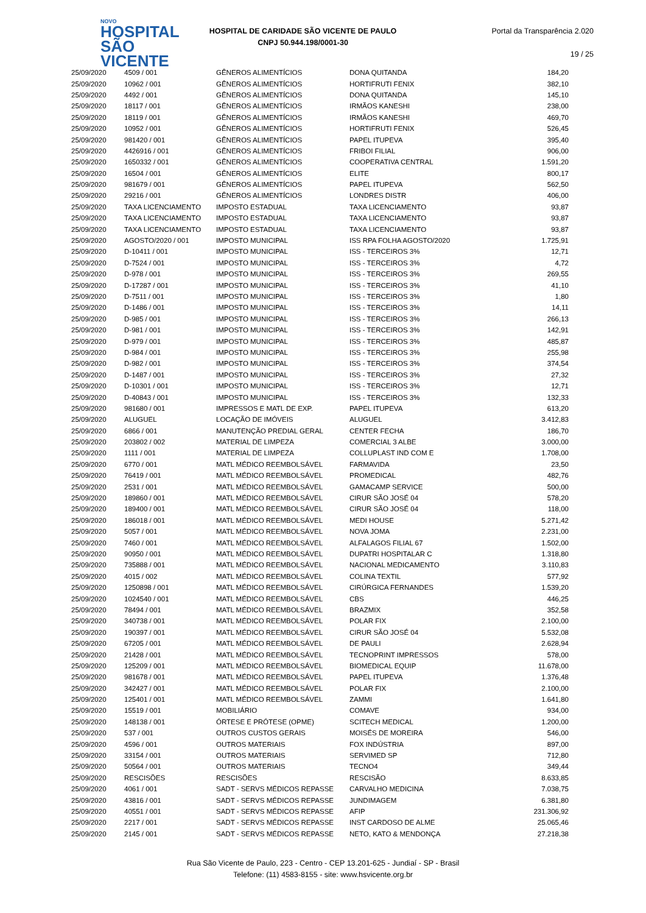NOVO
HOSPITAL
SÃO VICENTE
HOSPITAL DE CARIDADE SÃO VICENTE DE PAULO
CNPJ 50.944.198/0001-30
Portal da Transparência 2.020
19 / 25
| 25/09/2020 | 4509 / 001 | GÊNEROS ALIMENTÍCIOS | DONA QUITANDA | 184,20 |
| 25/09/2020 | 10962 / 001 | GÊNEROS ALIMENTÍCIOS | HORTIFRUTI FENIX | 382,10 |
| 25/09/2020 | 4492 / 001 | GÊNEROS ALIMENTÍCIOS | DONA QUITANDA | 145,10 |
| 25/09/2020 | 18117 / 001 | GÊNEROS ALIMENTÍCIOS | IRMÃOS KANESHI | 238,00 |
| 25/09/2020 | 18119 / 001 | GÊNEROS ALIMENTÍCIOS | IRMÃOS KANESHI | 469,70 |
| 25/09/2020 | 10952 / 001 | GÊNEROS ALIMENTÍCIOS | HORTIFRUTI FENIX | 526,45 |
| 25/09/2020 | 981420 / 001 | GÊNEROS ALIMENTÍCIOS | PAPEL ITUPEVA | 395,40 |
| 25/09/2020 | 4426916 / 001 | GÊNEROS ALIMENTÍCIOS | FRIBOI FILIAL | 906,00 |
| 25/09/2020 | 1650332 / 001 | GÊNEROS ALIMENTÍCIOS | COOPERATIVA CENTRAL | 1.591,20 |
| 25/09/2020 | 16504 / 001 | GÊNEROS ALIMENTÍCIOS | ELITE | 800,17 |
| 25/09/2020 | 981679 / 001 | GÊNEROS ALIMENTÍCIOS | PAPEL ITUPEVA | 562,50 |
| 25/09/2020 | 29216 / 001 | GÊNEROS ALIMENTÍCIOS | LONDRES DISTR | 406,00 |
| 25/09/2020 | TAXA LICENCIAMENTO | IMPOSTO ESTADUAL | TAXA LICENCIAMENTO | 93,87 |
| 25/09/2020 | TAXA LICENCIAMENTO | IMPOSTO ESTADUAL | TAXA LICENCIAMENTO | 93,87 |
| 25/09/2020 | TAXA LICENCIAMENTO | IMPOSTO ESTADUAL | TAXA LICENCIAMENTO | 93,87 |
| 25/09/2020 | AGOSTO/2020 / 001 | IMPOSTO MUNICIPAL | ISS RPA FOLHA AGOSTO/2020 | 1.725,91 |
| 25/09/2020 | D-10411 / 001 | IMPOSTO MUNICIPAL | ISS - TERCEIROS 3% | 12,71 |
| 25/09/2020 | D-7524 / 001 | IMPOSTO MUNICIPAL | ISS - TERCEIROS 3% | 4,72 |
| 25/09/2020 | D-978 / 001 | IMPOSTO MUNICIPAL | ISS - TERCEIROS 3% | 269,55 |
| 25/09/2020 | D-17287 / 001 | IMPOSTO MUNICIPAL | ISS - TERCEIROS 3% | 41,10 |
| 25/09/2020 | D-7511 / 001 | IMPOSTO MUNICIPAL | ISS - TERCEIROS 3% | 1,80 |
| 25/09/2020 | D-1486 / 001 | IMPOSTO MUNICIPAL | ISS - TERCEIROS 3% | 14,11 |
| 25/09/2020 | D-985 / 001 | IMPOSTO MUNICIPAL | ISS - TERCEIROS 3% | 266,13 |
| 25/09/2020 | D-981 / 001 | IMPOSTO MUNICIPAL | ISS - TERCEIROS 3% | 142,91 |
| 25/09/2020 | D-979 / 001 | IMPOSTO MUNICIPAL | ISS - TERCEIROS 3% | 485,87 |
| 25/09/2020 | D-984 / 001 | IMPOSTO MUNICIPAL | ISS - TERCEIROS 3% | 255,98 |
| 25/09/2020 | D-982 / 001 | IMPOSTO MUNICIPAL | ISS - TERCEIROS 3% | 374,54 |
| 25/09/2020 | D-1487 / 001 | IMPOSTO MUNICIPAL | ISS - TERCEIROS 3% | 27,32 |
| 25/09/2020 | D-10301 / 001 | IMPOSTO MUNICIPAL | ISS - TERCEIROS 3% | 12,71 |
| 25/09/2020 | D-40843 / 001 | IMPOSTO MUNICIPAL | ISS - TERCEIROS 3% | 132,33 |
| 25/09/2020 | 981680 / 001 | IMPRESSOS E MATL DE EXP. | PAPEL ITUPEVA | 613,20 |
| 25/09/2020 | ALUGUEL | LOCAÇÃO DE IMÓVEIS | ALUGUEL | 3.412,83 |
| 25/09/2020 | 6866 / 001 | MANUTENÇÃO PREDIAL GERAL | CENTER FECHA | 186,70 |
| 25/09/2020 | 203802 / 002 | MATERIAL DE LIMPEZA | COMERCIAL 3 ALBE | 3.000,00 |
| 25/09/2020 | 1111 / 001 | MATERIAL DE LIMPEZA | COLLUPLAST IND COM E | 1.708,00 |
| 25/09/2020 | 6770 / 001 | MATL MÉDICO REEMBOLSÁVEL | FARMAVIDA | 23,50 |
| 25/09/2020 | 76419 / 001 | MATL MÉDICO REEMBOLSÁVEL | PROMEDICAL | 482,76 |
| 25/09/2020 | 2531 / 001 | MATL MÉDICO REEMBOLSÁVEL | GAMACAMP SERVICE | 500,00 |
| 25/09/2020 | 189860 / 001 | MATL MÉDICO REEMBOLSÁVEL | CIRUR SÃO JOSÉ 04 | 578,20 |
| 25/09/2020 | 189400 / 001 | MATL MÉDICO REEMBOLSÁVEL | CIRUR SÃO JOSÉ 04 | 118,00 |
| 25/09/2020 | 186018 / 001 | MATL MÉDICO REEMBOLSÁVEL | MEDI HOUSE | 5.271,42 |
| 25/09/2020 | 5057 / 001 | MATL MÉDICO REEMBOLSÁVEL | NOVA JOMA | 2.231,00 |
| 25/09/2020 | 7460 / 001 | MATL MÉDICO REEMBOLSÁVEL | ALFALAGOS FILIAL 67 | 1.502,00 |
| 25/09/2020 | 90950 / 001 | MATL MÉDICO REEMBOLSÁVEL | DUPATRI HOSPITALAR C | 1.318,80 |
| 25/09/2020 | 735888 / 001 | MATL MÉDICO REEMBOLSÁVEL | NACIONAL MEDICAMENTO | 3.110,83 |
| 25/09/2020 | 4015 / 002 | MATL MÉDICO REEMBOLSÁVEL | COLINA TEXTIL | 577,92 |
| 25/09/2020 | 1250898 / 001 | MATL MÉDICO REEMBOLSÁVEL | CIRÚRGICA FERNANDES | 1.539,20 |
| 25/09/2020 | 1024540 / 001 | MATL MÉDICO REEMBOLSÁVEL | CBS | 446,25 |
| 25/09/2020 | 78494 / 001 | MATL MÉDICO REEMBOLSÁVEL | BRAZMIX | 352,58 |
| 25/09/2020 | 340738 / 001 | MATL MÉDICO REEMBOLSÁVEL | POLAR FIX | 2.100,00 |
| 25/09/2020 | 190397 / 001 | MATL MÉDICO REEMBOLSÁVEL | CIRUR SÃO JOSÉ 04 | 5.532,08 |
| 25/09/2020 | 67205 / 001 | MATL MÉDICO REEMBOLSÁVEL | DE PAULI | 2.628,94 |
| 25/09/2020 | 21428 / 001 | MATL MÉDICO REEMBOLSÁVEL | TECNOPRINT IMPRESSOS | 578,00 |
| 25/09/2020 | 125209 / 001 | MATL MÉDICO REEMBOLSÁVEL | BIOMEDICAL EQUIP | 11.678,00 |
| 25/09/2020 | 981678 / 001 | MATL MÉDICO REEMBOLSÁVEL | PAPEL ITUPEVA | 1.376,48 |
| 25/09/2020 | 342427 / 001 | MATL MÉDICO REEMBOLSÁVEL | POLAR FIX | 2.100,00 |
| 25/09/2020 | 125401 / 001 | MATL MÉDICO REEMBOLSÁVEL | ZAMMI | 1.641,80 |
| 25/09/2020 | 15519 / 001 | MOBILIÁRIO | COMAVE | 934,00 |
| 25/09/2020 | 148138 / 001 | ÓRTESE E PRÓTESE (OPME) | SCITECH MEDICAL | 1.200,00 |
| 25/09/2020 | 537 / 001 | OUTROS CUSTOS GERAIS | MOISÉS DE MOREIRA | 546,00 |
| 25/09/2020 | 4596 / 001 | OUTROS MATERIAIS | FOX INDÚSTRIA | 897,00 |
| 25/09/2020 | 33154 / 001 | OUTROS MATERIAIS | SERVIMED SP | 712,80 |
| 25/09/2020 | 50564 / 001 | OUTROS MATERIAIS | TECNO4 | 349,44 |
| 25/09/2020 | RESCISÕES | RESCISÕES | RESCISÃO | 8.633,85 |
| 25/09/2020 | 4061 / 001 | SADT - SERVS MÉDICOS REPASSE | CARVALHO MEDICINA | 7.038,75 |
| 25/09/2020 | 43816 / 001 | SADT - SERVS MÉDICOS REPASSE | JUNDIMAGEM | 6.381,80 |
| 25/09/2020 | 40551 / 001 | SADT - SERVS MÉDICOS REPASSE | AFIP | 231.306,92 |
| 25/09/2020 | 2217 / 001 | SADT - SERVS MÉDICOS REPASSE | INST CARDOSO DE ALME | 25.065,46 |
| 25/09/2020 | 2145 / 001 | SADT - SERVS MÉDICOS REPASSE | NETO, KATO & MENDONÇA | 27.218,38 |
Rua São Vicente de Paulo, 223 - Centro - CEP 13.201-625 - Jundiaí - SP - Brasil
Telefone: (11) 4583-8155 - site: www.hsvicente.org.br